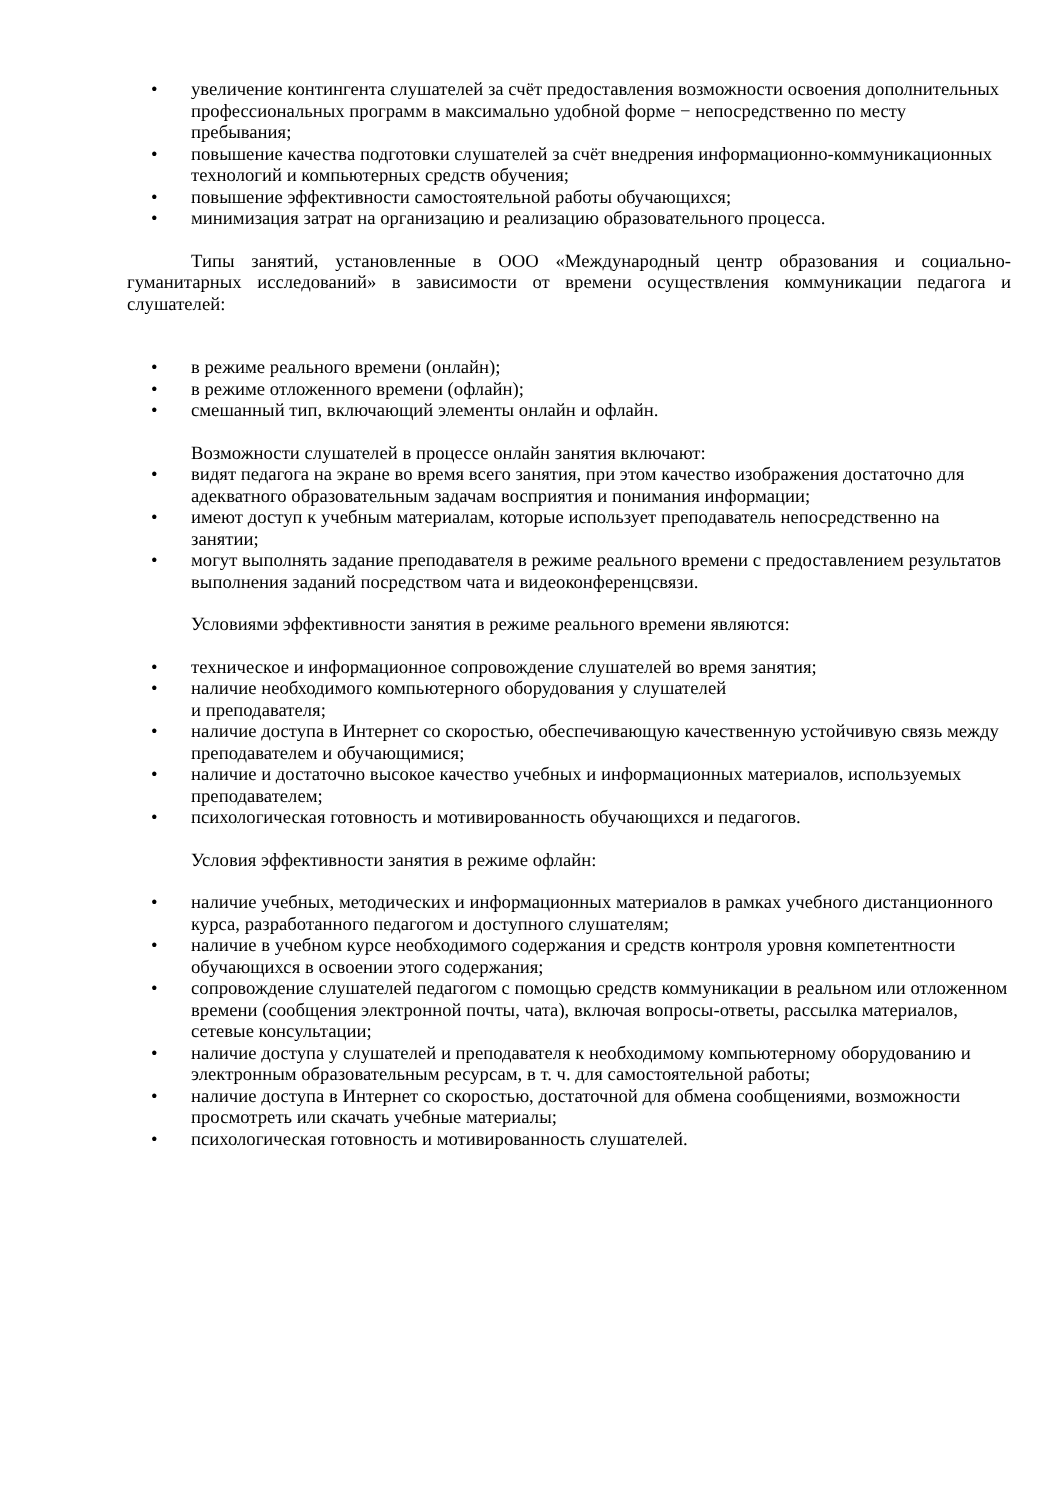• увеличение контингента слушателей за счёт предоставления возможности освоения дополнительных профессиональных программ в максимально удобной форме − непосредственно по месту пребывания;
• повышение качества подготовки слушателей за счёт внедрения информационно-коммуникационных технологий и компьютерных средств обучения;
• повышение эффективности самостоятельной работы обучающихся;
• минимизация затрат на организацию и реализацию образовательного процесса.
Типы занятий, установленные в ООО «Международный центр образования и социально-гуманитарных исследований» в зависимости от времени осуществления коммуникации педагога и слушателей:
• в режиме реального времени (онлайн);
• в режиме отложенного времени (офлайн);
• смешанный тип, включающий элементы онлайн и офлайн.
Возможности слушателей в процессе онлайн занятия включают:
• видят педагога на экране во время всего занятия, при этом качество изображения достаточно для адекватного образовательным задачам восприятия и понимания информации;
• имеют доступ к учебным материалам, которые использует преподаватель непосредственно на занятии;
• могут выполнять задание преподавателя в режиме реального времени с предоставлением результатов выполнения заданий посредством чата и видеоконференцсвязи.
Условиями эффективности занятия в режиме реального времени являются:
• техническое и информационное сопровождение слушателей во время занятия;
• наличие необходимого компьютерного оборудования у слушателей
и преподавателя;
• наличие доступа в Интернет со скоростью, обеспечивающую качественную устойчивую связь между преподавателем и обучающимися;
• наличие и достаточно высокое качество учебных и информационных материалов, используемых преподавателем;
• психологическая готовность и мотивированность обучающихся и педагогов.
Условия эффективности занятия в режиме офлайн:
• наличие учебных, методических и информационных материалов в рамках учебного дистанционного курса, разработанного педагогом и доступного слушателям;
• наличие в учебном курсе необходимого содержания и средств контроля уровня компетентности обучающихся в освоении этого содержания;
• сопровождение слушателей педагогом с помощью средств коммуникации в реальном или отложенном времени (сообщения электронной почты, чата), включая вопросы-ответы, рассылка материалов, сетевые консультации;
• наличие доступа у слушателей и преподавателя к необходимому компьютерному оборудованию и электронным образовательным ресурсам, в т. ч. для самостоятельной работы;
• наличие доступа в Интернет со скоростью, достаточной для обмена сообщениями, возможности просмотреть или скачать учебные материалы;
• психологическая готовность и мотивированность слушателей.